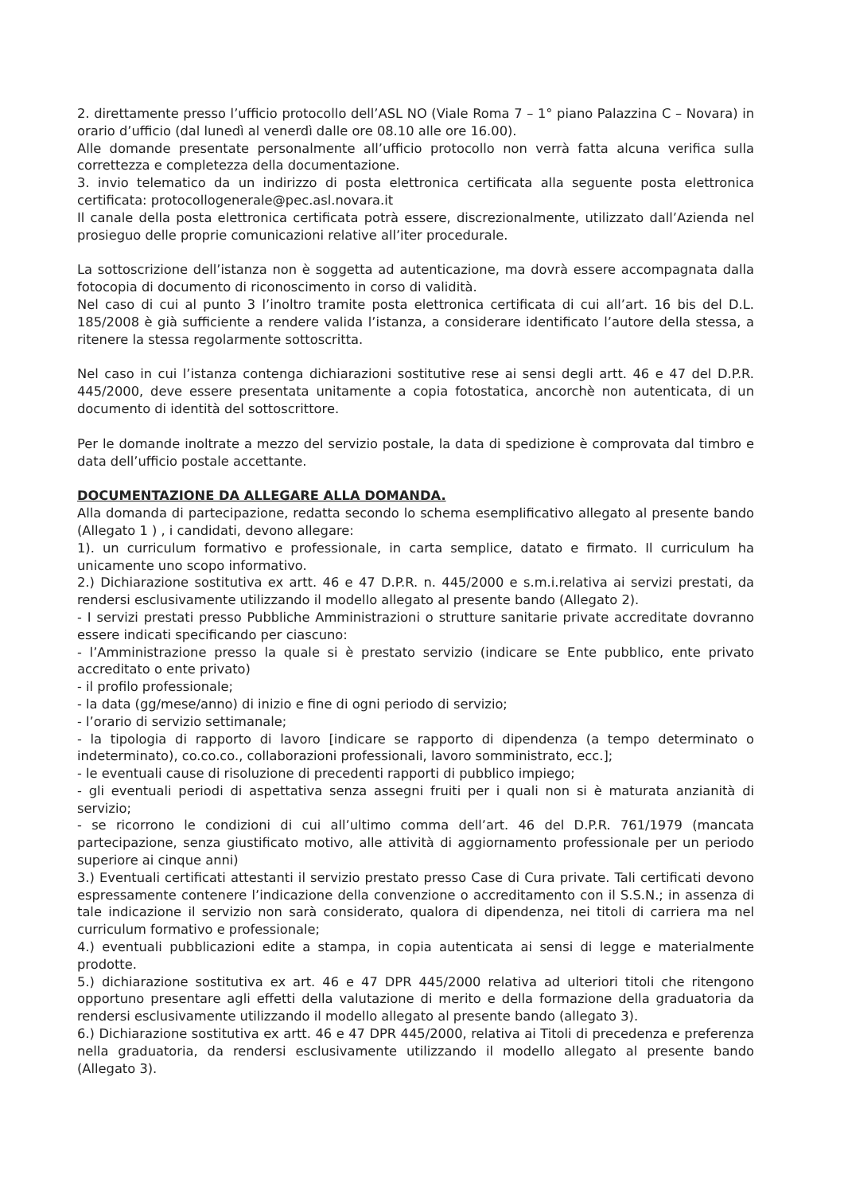2. direttamente presso l’ufficio protocollo dell’ASL NO (Viale Roma 7 – 1° piano Palazzina C – Novara) in orario d’ufficio (dal lunedì al venerdì dalle ore 08.10 alle ore 16.00).
Alle domande presentate personalmente all’ufficio protocollo non verrà fatta alcuna verifica sulla correttezza e completezza della documentazione.
3. invio telematico da un indirizzo di posta elettronica certificata alla seguente posta elettronica certificata: protocollogenerale@pec.asl.novara.it
Il canale della posta elettronica certificata potrà essere, discrezionalmente, utilizzato dall’Azienda nel prosieguo delle proprie comunicazioni relative all’iter procedurale.
La sottoscrizione dell’istanza non è soggetta ad autenticazione, ma dovrà essere accompagnata dalla fotocopia di documento di riconoscimento in corso di validità.
Nel caso di cui al punto 3 l’inoltro tramite posta elettronica certificata di cui all’art. 16 bis del D.L. 185/2008 è già sufficiente a rendere valida l’istanza, a considerare identificato l’autore della stessa, a ritenere la stessa regolarmente sottoscritta.
Nel caso in cui l’istanza contenga dichiarazioni sostitutive rese ai sensi degli artt. 46 e 47 del D.P.R. 445/2000, deve essere presentata unitamente a copia fotostatica, ancorchè non autenticata, di un documento di identità del sottoscrittore.
Per le domande inoltrate a mezzo del servizio postale, la data di spedizione è comprovata dal timbro e data dell’ufficio postale accettante.
DOCUMENTAZIONE DA ALLEGARE ALLA DOMANDA.
Alla domanda di partecipazione, redatta secondo lo schema esemplificativo allegato al presente bando (Allegato 1 ) , i candidati, devono allegare:
1). un curriculum formativo e professionale, in carta semplice, datato e firmato. Il curriculum ha unicamente uno scopo informativo.
2.) Dichiarazione sostitutiva ex artt. 46 e 47 D.P.R. n. 445/2000 e s.m.i.relativa ai servizi prestati, da rendersi esclusivamente utilizzando il modello allegato al presente bando (Allegato 2).
- I servizi prestati presso Pubbliche Amministrazioni o strutture sanitarie private accreditate dovranno essere indicati specificando per ciascuno:
- l’Amministrazione presso la quale si è prestato servizio (indicare se Ente pubblico, ente privato accreditato o ente privato)
- il profilo professionale;
- la data (gg/mese/anno) di inizio e fine di ogni periodo di servizio;
- l’orario di servizio settimanale;
- la tipologia di rapporto di lavoro [indicare se rapporto di dipendenza (a tempo determinato o indeterminato), co.co.co., collaborazioni professionali, lavoro somministrato, ecc.];
- le eventuali cause di risoluzione di precedenti rapporti di pubblico impiego;
- gli eventuali periodi di aspettativa senza assegni fruiti per i quali non si è maturata anzianità di servizio;
- se ricorrono le condizioni di cui all’ultimo comma dell’art. 46 del D.P.R. 761/1979 (mancata partecipazione, senza giustificato motivo, alle attività di aggiornamento professionale per un periodo superiore ai cinque anni)
3.) Eventuali certificati attestanti il servizio prestato presso Case di Cura private. Tali certificati devono espressamente contenere l’indicazione della convenzione o accreditamento con il S.S.N.; in assenza di tale indicazione il servizio non sarà considerato, qualora di dipendenza, nei titoli di carriera ma nel curriculum formativo e professionale;
4.) eventuali pubblicazioni edite a stampa, in copia autenticata ai sensi di legge e materialmente prodotte.
5.) dichiarazione sostitutiva ex art. 46 e 47 DPR 445/2000 relativa ad ulteriori titoli che ritengono opportuno presentare agli effetti della valutazione di merito e della formazione della graduatoria da rendersi esclusivamente utilizzando il modello allegato al presente bando (allegato 3).
6.) Dichiarazione sostitutiva ex artt. 46 e 47 DPR 445/2000, relativa ai Titoli di precedenza e preferenza nella graduatoria, da rendersi esclusivamente utilizzando il modello allegato al presente bando (Allegato 3).